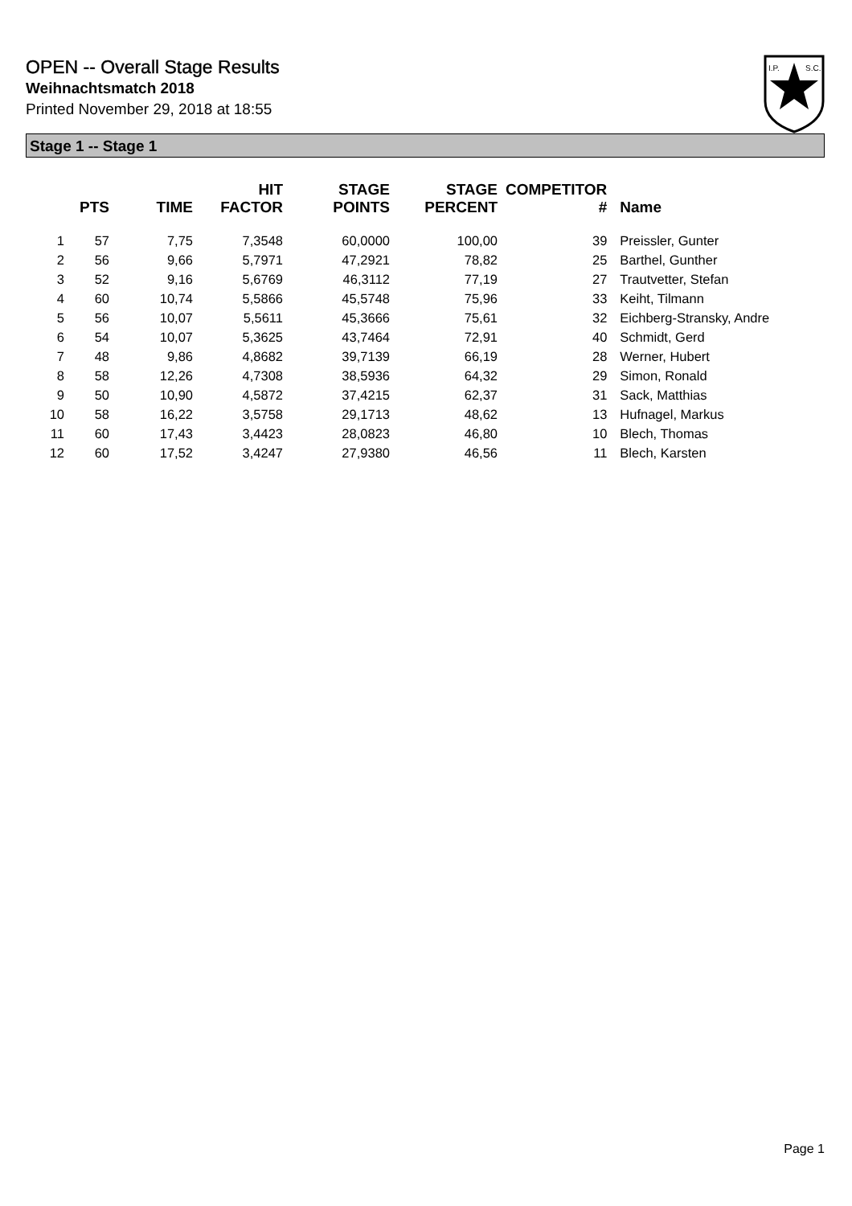OPEN -- Overall Stage Results
Weihnachtsmatch 2018
Printed November 29, 2018 at 18:55
I.P.
S.C.
Stage 1 -- Stage 1
| | PTS | TIME | HIT FACTOR | STAGE POINTS | STAGE PERCENT | COMPETITOR # | Name |
| --- | --- | --- | --- | --- | --- | --- | --- |
| 1 | 57 | 7,75 | 7,3548 | 60,0000 | 100,00 | 39 | Preissler, Gunter |
| 2 | 56 | 9,66 | 5,7971 | 47,2921 | 78,82 | 25 | Barthel, Gunther |
| 3 | 52 | 9,16 | 5,6769 | 46,3112 | 77,19 | 27 | Trautvetter, Stefan |
| 4 | 60 | 10,74 | 5,5866 | 45,5748 | 75,96 | 33 | Keiht, Tilmann |
| 5 | 56 | 10,07 | 5,5611 | 45,3666 | 75,61 | 32 | Eichberg-Stransky, Andre |
| 6 | 54 | 10,07 | 5,3625 | 43,7464 | 72,91 | 40 | Schmidt, Gerd |
| 7 | 48 | 9,86 | 4,8682 | 39,7139 | 66,19 | 28 | Werner, Hubert |
| 8 | 58 | 12,26 | 4,7308 | 38,5936 | 64,32 | 29 | Simon, Ronald |
| 9 | 50 | 10,90 | 4,5872 | 37,4215 | 62,37 | 31 | Sack, Matthias |
| 10 | 58 | 16,22 | 3,5758 | 29,1713 | 48,62 | 13 | Hufnagel, Markus |
| 11 | 60 | 17,43 | 3,4423 | 28,0823 | 46,80 | 10 | Blech, Thomas |
| 12 | 60 | 17,52 | 3,4247 | 27,9380 | 46,56 | 11 | Blech, Karsten |
Page 1